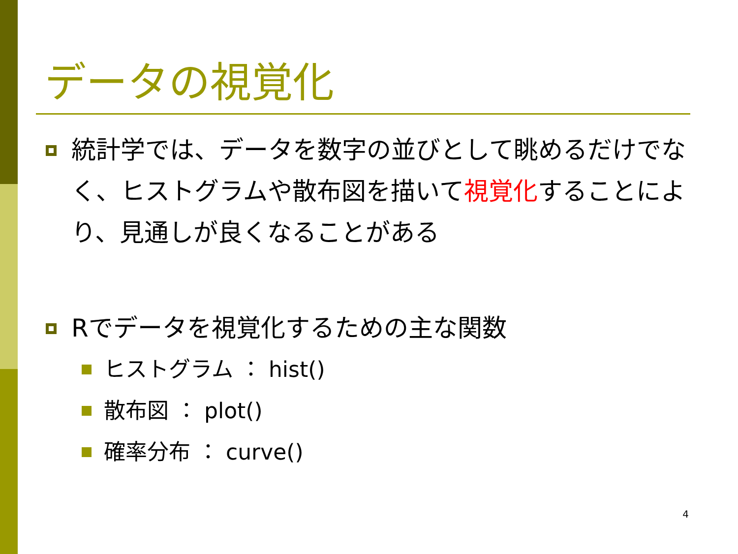データの視覚化
統計学では、データを数字の並びとして眺めるだけでなく、ヒストグラムや散布図を描いて視覚化することにより、見通しが良くなることがある
Rでデータを視覚化するための主な関数
ヒストグラム ： hist()
散布図 ： plot()
確率分布 ： curve()
4